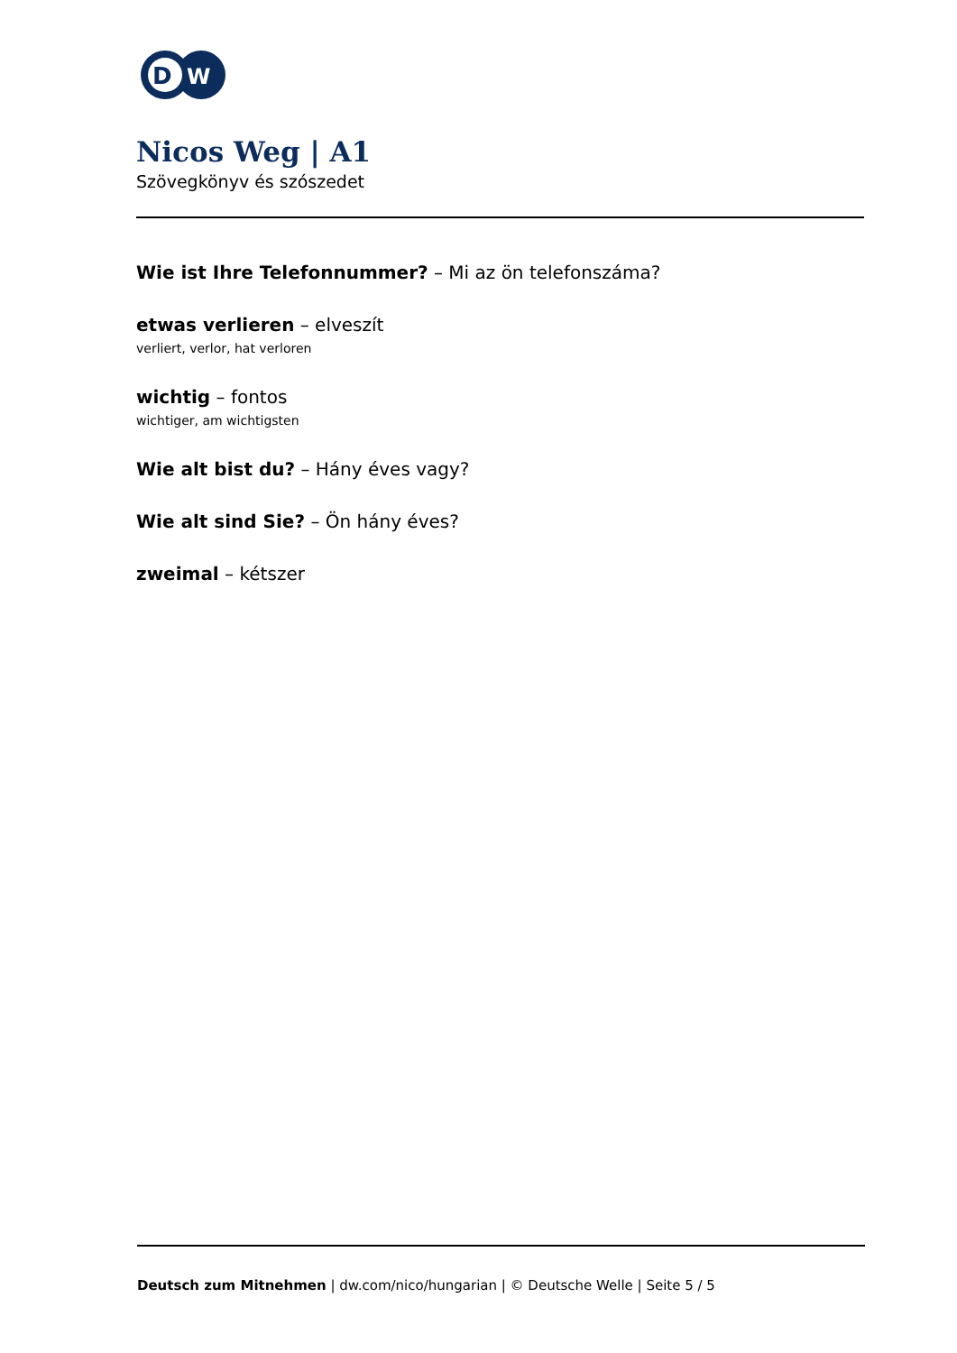D
W
Nicos Weg | A1
Szövegkönyv és szószedet
Wie ist Ihre Telefonnummer? – Mi az ön telefonszáma?
etwas verlieren – elveszít
verliert, verlor, hat verloren
wichtig – fontos
wichtiger, am wichtigsten
Wie alt bist du? – Hány éves vagy?
Wie alt sind Sie? – Ön hány éves?
zweimal – kétszer
Deutsch zum Mitnehmen | dw.com/nico/hungarian | © Deutsche Welle | Seite 5 / 5